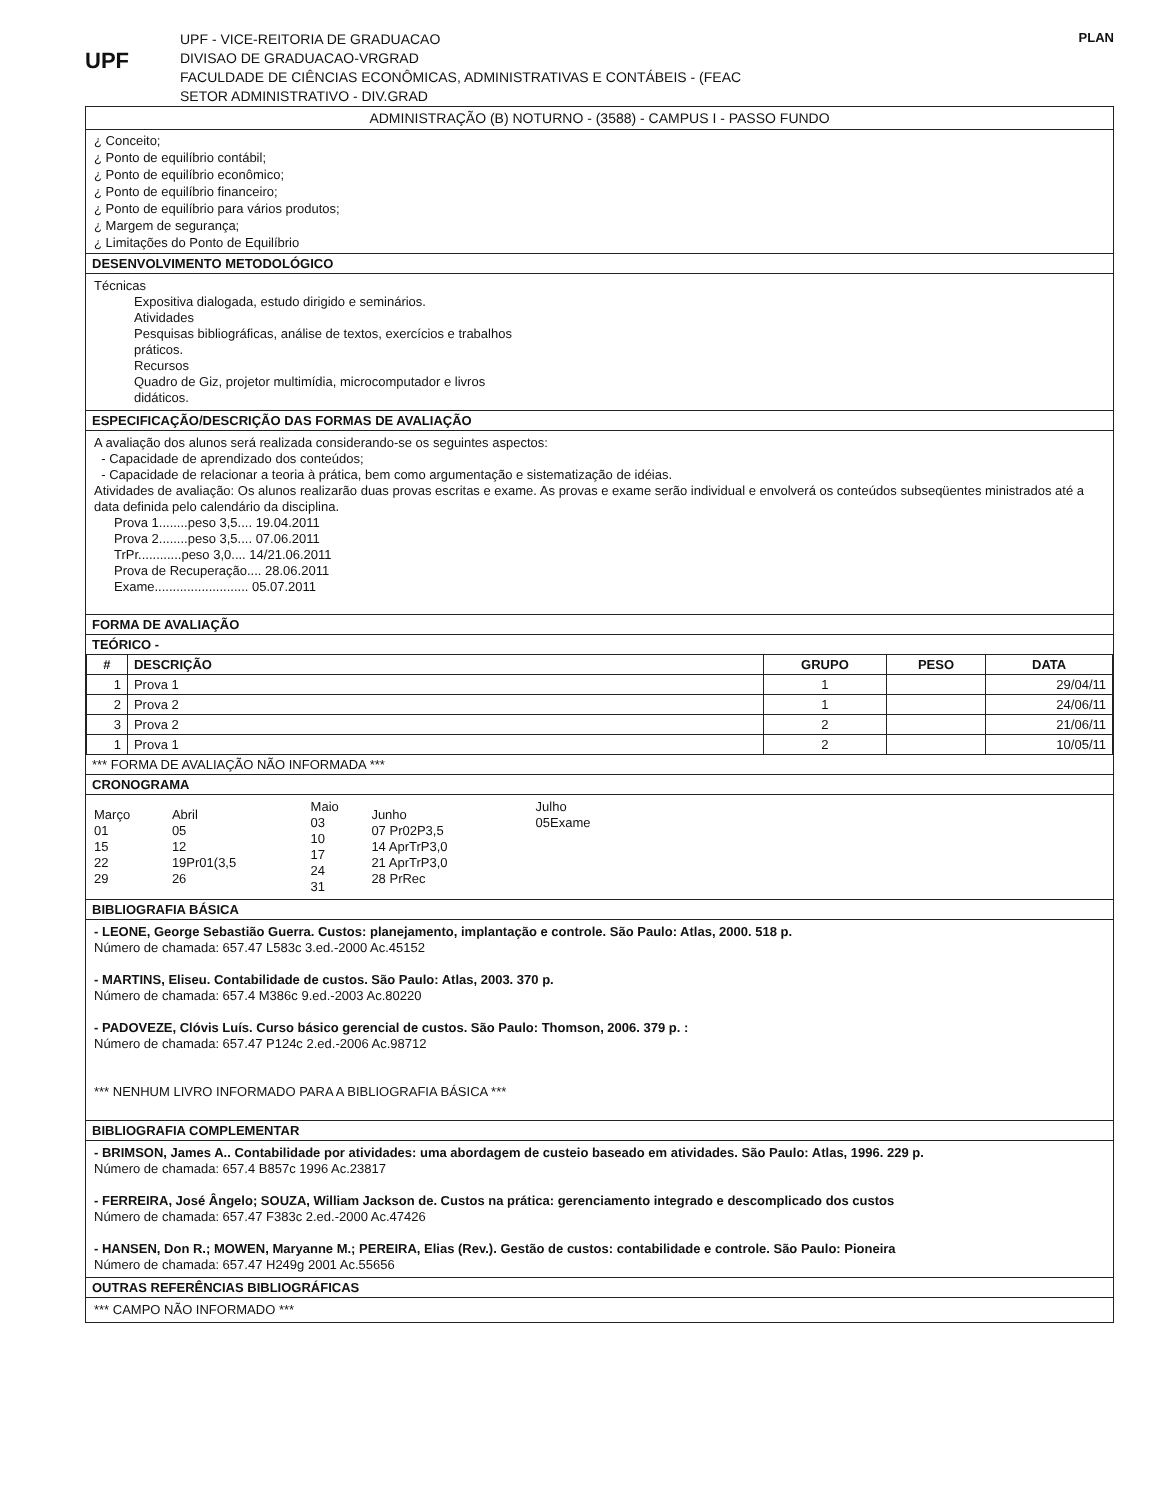UPF
UPF - VICE-REITORIA DE GRADUACAO
DIVISAO DE GRADUACAO-VRGRAD
FACULDADE DE CIÊNCIAS ECONÔMICAS, ADMINISTRATIVAS E CONTÁBEIS - (FEAC
SETOR ADMINISTRATIVO - DIV.GRAD
PLAN
ADMINISTRAÇÃO (B) NOTURNO - (3588) - CAMPUS I - PASSO FUNDO
¿ Conceito;
¿ Ponto de equilíbrio contábil;
¿ Ponto de equilíbrio econômico;
¿ Ponto de equilíbrio financeiro;
¿ Ponto de equilíbrio para vários produtos;
¿ Margem de segurança;
¿ Limitações do Ponto de Equilíbrio
DESENVOLVIMENTO METODOLÓGICO
Técnicas
Expositiva dialogada, estudo dirigido e seminários.
Atividades
Pesquisas bibliográficas, análise de textos, exercícios e trabalhos
práticos.
Recursos
Quadro de Giz, projetor multimídia, microcomputador e livros
didáticos.
ESPECIFICAÇÃO/DESCRIÇÃO DAS FORMAS DE AVALIAÇÃO
A avaliação dos alunos será realizada considerando-se os seguintes aspectos:
- Capacidade de aprendizado dos conteúdos;
- Capacidade de relacionar a teoria à prática, bem como argumentação e sistematização de idéias.
Atividades de avaliação: Os alunos realizarão duas provas escritas e exame. As provas e exame serão individual e envolverá os conteúdos subseqüentes ministrados até a data definida pelo calendário da disciplina.
Prova 1........peso 3,5.... 19.04.2011
Prova 2........peso 3,5.... 07.06.2011
TrPr............peso 3,0.... 14/21.06.2011
Prova de Recuperação.... 28.06.2011
Exame.......................... 05.07.2011
FORMA DE AVALIAÇÃO
TEÓRICO -
| # | DESCRIÇÃO | GRUPO | PESO | DATA |
| --- | --- | --- | --- | --- |
| 1 | Prova 1 | 1 | | 29/04/11 |
| 2 | Prova 2 | 1 | | 24/06/11 |
| 3 | Prova 2 | 2 | | 21/06/11 |
| 1 | Prova 1 | 2 | | 10/05/11 |
*** FORMA DE AVALIAÇÃO NÃO INFORMADA ***
CRONOGRAMA
| Março 01 15 22 29 | Abril 05 12 19Pr01(3,5 26 | Maio 03 10 17 24 31 | Junho 07 Pr02P3,5 14 AprTrP3,0 21 AprTrP3,0 28 PrRec | Julho 05Exame |
BIBLIOGRAFIA BÁSICA
- LEONE, George Sebastião Guerra. Custos: planejamento, implantação e controle. São Paulo: Atlas, 2000. 518 p.
Número de chamada: 657.47 L583c 3.ed.-2000 Ac.45152
- MARTINS, Eliseu. Contabilidade de custos. São Paulo: Atlas, 2003. 370 p.
Número de chamada: 657.4 M386c 9.ed.-2003 Ac.80220
- PADOVEZE, Clóvis Luís. Curso básico gerencial de custos. São Paulo: Thomson, 2006. 379 p. :
Número de chamada: 657.47 P124c 2.ed.-2006 Ac.98712
*** NENHUM LIVRO INFORMADO PARA A BIBLIOGRAFIA BÁSICA ***
BIBLIOGRAFIA COMPLEMENTAR
- BRIMSON, James A.. Contabilidade por atividades: uma abordagem de custeio baseado em atividades. São Paulo: Atlas, 1996. 229 p.
Número de chamada: 657.4 B857c 1996 Ac.23817
- FERREIRA, José Ângelo; SOUZA, William Jackson de. Custos na prática: gerenciamento integrado e descomplicado dos custos
Número de chamada: 657.47 F383c 2.ed.-2000 Ac.47426
- HANSEN, Don R.; MOWEN, Maryanne M.; PEREIRA, Elias (Rev.). Gestão de custos: contabilidade e controle. São Paulo: Pioneira
Número de chamada: 657.47 H249g 2001 Ac.55656
OUTRAS REFERÊNCIAS BIBLIOGRÁFICAS
*** CAMPO NÃO INFORMADO ***